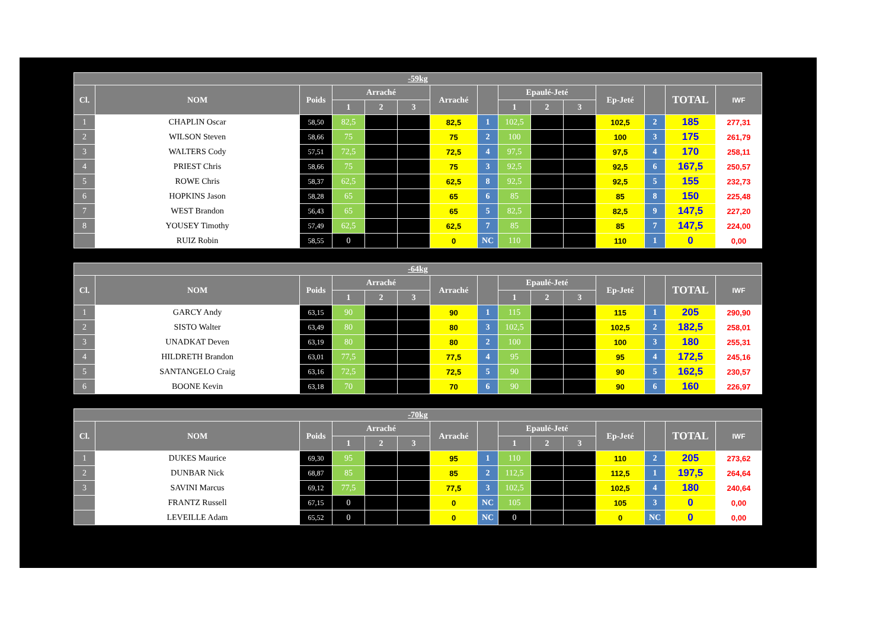| -59kg | | | | | | | | | | | | | | |
| --- | --- | --- | --- | --- | --- | --- | --- | --- | --- | --- | --- | --- | --- | --- |
| Cl. | NOM | Poids | Arraché | | | Arraché | | Epaulé-Jeté | | | Ep-Jeté | | TOTAL | IWF |
| | | | 1 | 2 | 3 | | | 1 | 2 | 3 | | | | |
| 1 | CHAPLIN Oscar | 58,50 | 82,5 | | | 82,5 | 1 | 102,5 | | | 102,5 | 2 | 185 | 277,31 |
| 2 | WILSON Steven | 58,66 | 75 | | | 75 | 2 | 100 | | | 100 | 3 | 175 | 261,79 |
| 3 | WALTERS Cody | 57,51 | 72,5 | | | 72,5 | 4 | 97,5 | | | 97,5 | 4 | 170 | 258,11 |
| 4 | PRIEST Chris | 58,66 | 75 | | | 75 | 3 | 92,5 | | | 92,5 | 6 | 167,5 | 250,57 |
| 5 | ROWE Chris | 58,37 | 62,5 | | | 62,5 | 8 | 92,5 | | | 92,5 | 5 | 155 | 232,73 |
| 6 | HOPKINS Jason | 58,28 | 65 | | | 65 | 6 | 85 | | | 85 | 8 | 150 | 225,48 |
| 7 | WEST Brandon | 56,43 | 65 | | | 65 | 5 | 82,5 | | | 82,5 | 9 | 147,5 | 227,20 |
| 8 | YOUSEY Timothy | 57,49 | 62,5 | | | 62,5 | 7 | 85 | | | 85 | 7 | 147,5 | 224,00 |
| | RUIZ Robin | 58,55 | 0 | | | 0 | NC | 110 | | | 110 | 1 | 0 | 0,00 |
| -64kg | | | | | | | | | | | | | | |
| --- | --- | --- | --- | --- | --- | --- | --- | --- | --- | --- | --- | --- | --- | --- |
| Cl. | NOM | Poids | Arraché | | | Arraché | | Epaulé-Jeté | | | Ep-Jeté | | TOTAL | IWF |
| | | | 1 | 2 | 3 | | | 1 | 2 | 3 | | | | |
| 1 | GARCY Andy | 63,15 | 90 | | | 90 | 1 | 115 | | | 115 | 1 | 205 | 290,90 |
| 2 | SISTO Walter | 63,49 | 80 | | | 80 | 3 | 102,5 | | | 102,5 | 2 | 182,5 | 258,01 |
| 3 | UNADKAT Deven | 63,19 | 80 | | | 80 | 2 | 100 | | | 100 | 3 | 180 | 255,31 |
| 4 | HILDRETH Brandon | 63,01 | 77,5 | | | 77,5 | 4 | 95 | | | 95 | 4 | 172,5 | 245,16 |
| 5 | SANTANGELO Craig | 63,16 | 72,5 | | | 72,5 | 5 | 90 | | | 90 | 5 | 162,5 | 230,57 |
| 6 | BOONE Kevin | 63,18 | 70 | | | 70 | 6 | 90 | | | 90 | 6 | 160 | 226,97 |
| -70kg | | | | | | | | | | | | | | |
| --- | --- | --- | --- | --- | --- | --- | --- | --- | --- | --- | --- | --- | --- | --- |
| Cl. | NOM | Poids | Arraché | | | Arraché | | Epaulé-Jeté | | | Ep-Jeté | | TOTAL | IWF |
| | | | 1 | 2 | 3 | | | 1 | 2 | 3 | | | | |
| 1 | DUKES Maurice | 69,30 | 95 | | | 95 | 1 | 110 | | | 110 | 2 | 205 | 273,62 |
| 2 | DUNBAR Nick | 68,87 | 85 | | | 85 | 2 | 112,5 | | | 112,5 | 1 | 197,5 | 264,64 |
| 3 | SAVINI Marcus | 69,12 | 77,5 | | | 77,5 | 3 | 102,5 | | | 102,5 | 4 | 180 | 240,64 |
| | FRANTZ Russell | 67,15 | 0 | | | 0 | NC | 105 | | | 105 | 3 | 0 | 0,00 |
| | LEVEILLE Adam | 65,52 | 0 | | | 0 | NC | 0 | | | 0 | NC | 0 | 0,00 |